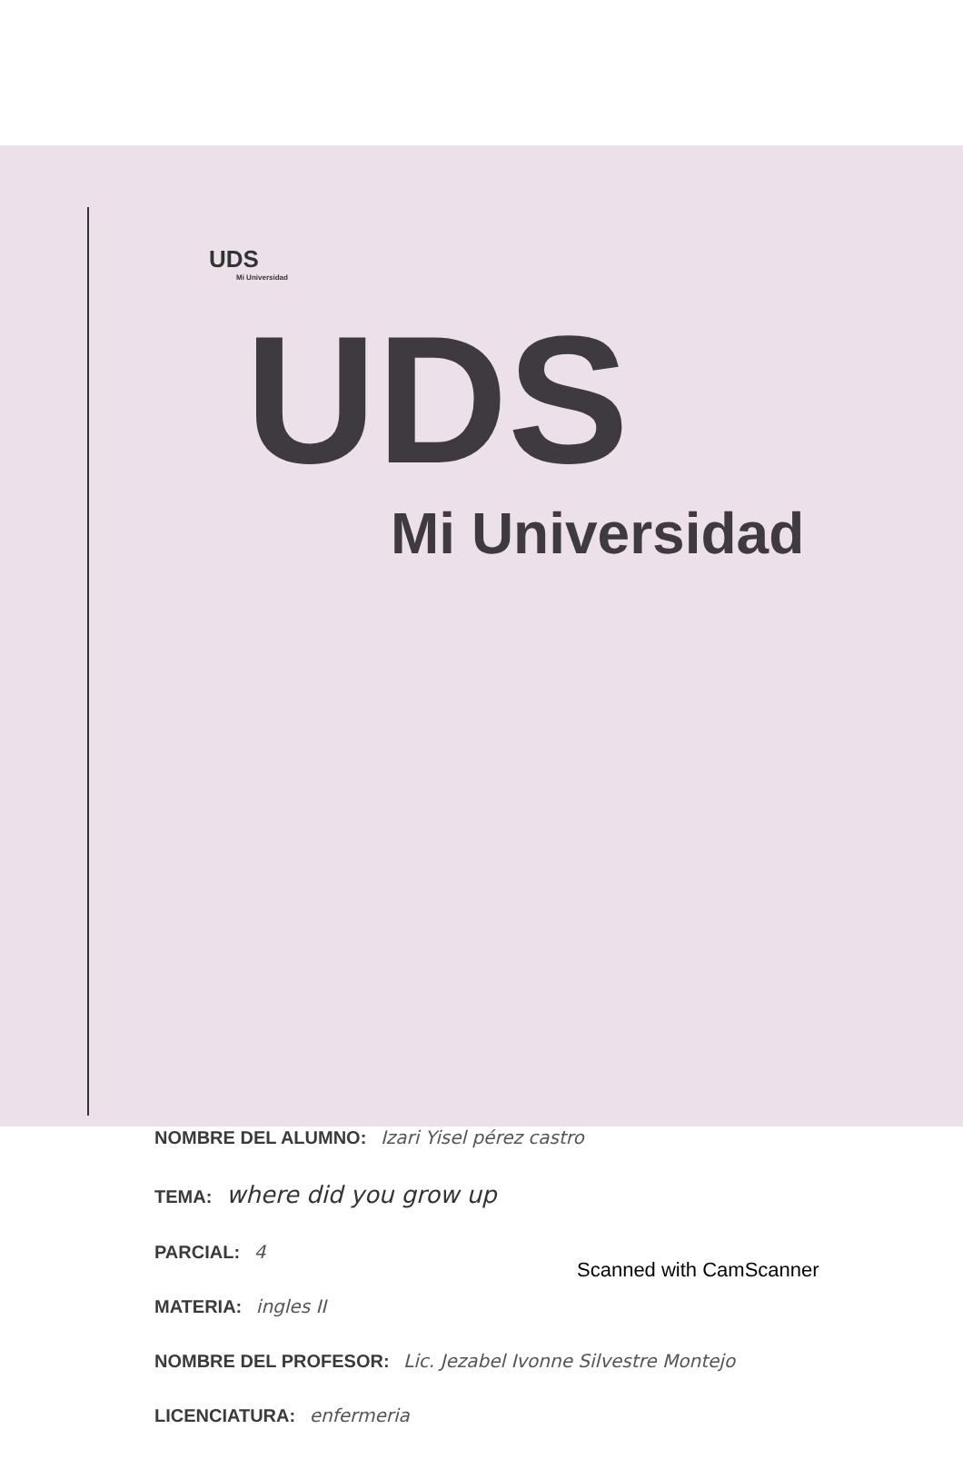UDS
Mi Universidad
UDS
Mi Universidad
NOMBRE DEL ALUMNO: Izari Yisel pérez castro
TEMA: where did you grow up
PARCIAL: 4
MATERIA: ingles II
NOMBRE DEL PROFESOR: Lic. Jezabel Ivonne Silvestre Montejo
LICENCIATURA: enfermeria
Scanned with CamScanner